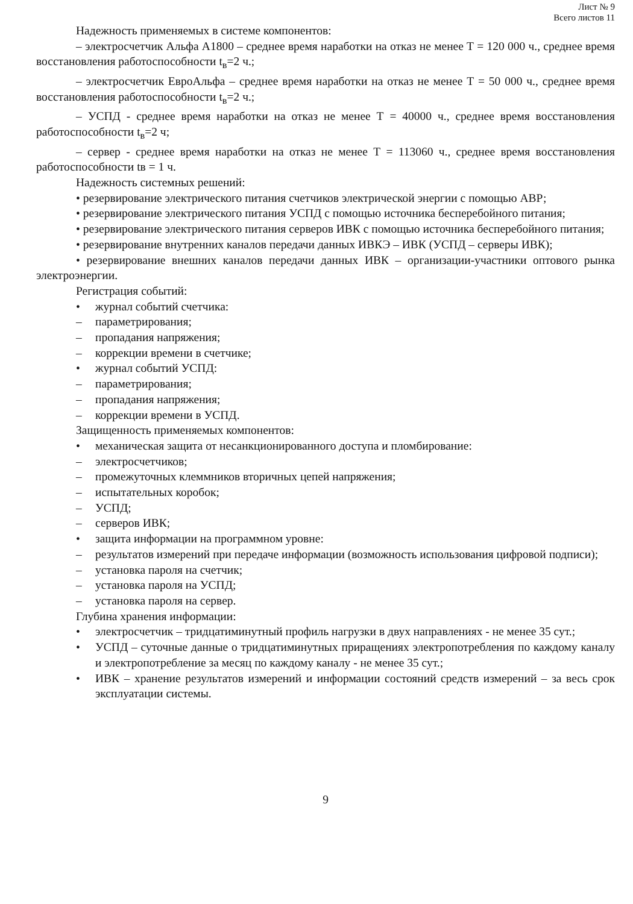Лист № 9
Всего листов 11
Надежность применяемых в системе компонентов:
– электросчетчик Альфа А1800 – среднее время наработки на отказ не менее Т = 120 000 ч., среднее время восстановления работоспособности t<sub>в</sub>=2 ч.;
– электросчетчик ЕвроАльфа – среднее время наработки на отказ не менее Т = 50 000 ч., среднее время восстановления работоспособности t<sub>в</sub>=2 ч.;
– УСПД - среднее время наработки на отказ не менее Т = 40000 ч., среднее время восстановления работоспособности t<sub>в</sub>=2 ч;
– сервер - среднее время наработки на отказ не менее Т = 113060 ч., среднее время восстановления работоспособности tв = 1 ч.
Надежность системных решений:
• резервирование электрического питания счетчиков электрической энергии с помощью АВР;
• резервирование электрического питания УСПД с помощью источника бесперебойного питания;
• резервирование электрического питания серверов ИВК с помощью источника бесперебойного питания;
• резервирование внутренних каналов передачи данных ИВКЭ – ИВК (УСПД – серверы ИВК);
• резервирование внешних каналов передачи данных ИВК – организации-участники оптового рынка электроэнергии.
Регистрация событий:
• журнал событий счетчика:
– параметрирования;
– пропадания напряжения;
– коррекции времени в счетчике;
• журнал событий УСПД:
– параметрирования;
– пропадания напряжения;
– коррекции времени в УСПД.
Защищенность применяемых компонентов:
• механическая защита от несанкционированного доступа и пломбирование:
– электросчетчиков;
– промежуточных клеммников вторичных цепей напряжения;
– испытательных коробок;
– УСПД;
– серверов ИВК;
• защита информации на программном уровне:
– результатов измерений при передаче информации (возможность использования цифровой подписи);
– установка пароля на счетчик;
– установка пароля на УСПД;
– установка пароля на сервер.
Глубина хранения информации:
• электросчетчик – тридцатиминутный профиль нагрузки в двух направлениях - не менее 35 сут.;
• УСПД – суточные данные о тридцатиминутных приращениях электропотребления по каждому каналу и электропотребление за месяц по каждому каналу - не менее 35 сут.;
• ИВК – хранение результатов измерений и информации состояний средств измерений – за весь срок эксплуатации системы.
9